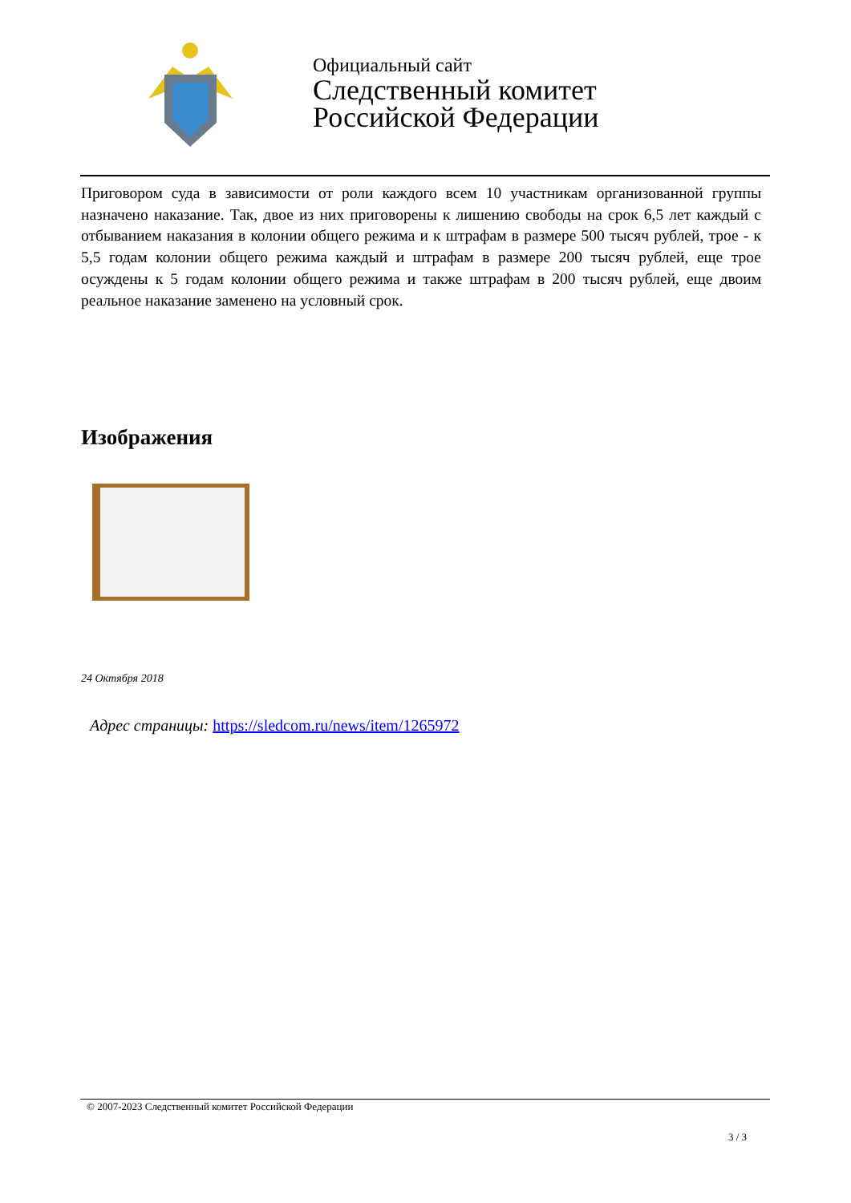Официальный сайт
Следственный комитет
Российской Федерации
Приговором суда в зависимости от роли каждого всем 10 участникам организованной группы назначено наказание. Так, двое из них приговорены к лишению свободы на срок 6,5 лет каждый с отбыванием наказания в колонии общего режима и к штрафам в размере 500 тысяч рублей, трое - к 5,5 годам колонии общего режима каждый и штрафам в размере 200 тысяч рублей, еще трое осуждены к 5 годам колонии общего режима и также штрафам в 200 тысяч рублей, еще двоим реальное наказание заменено на условный срок.
Изображения
24 Октября 2018
Адрес страницы: https://sledcom.ru/news/item/1265972
© 2007-2023 Следственный комитет Российской Федерации
3 / 3